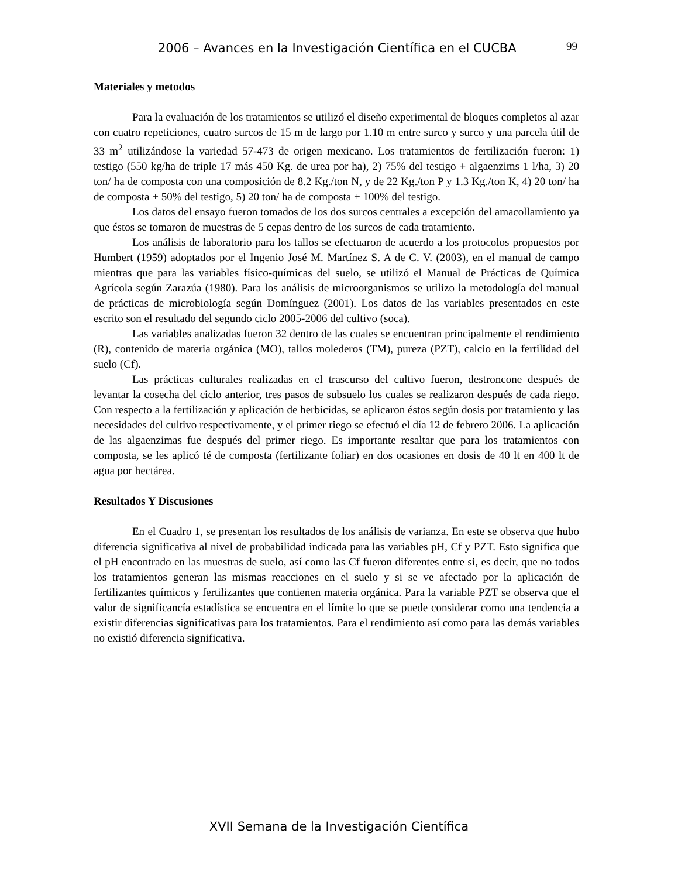2006 – Avances en la Investigación Científica en el CUCBA 99
Materiales y metodos
Para la evaluación de los tratamientos se utilizó el diseño experimental de bloques completos al azar con cuatro repeticiones, cuatro surcos de 15 m de largo por 1.10 m entre surco y surco y una parcela útil de 33 m<sup>2</sup> utilizándose la variedad 57-473 de origen mexicano. Los tratamientos de fertilización fueron: 1) testigo (550 kg/ha de triple 17 más 450 Kg. de urea por ha), 2) 75% del testigo + algaenzims 1 l/ha, 3) 20 ton/ ha de composta con una composición de 8.2 Kg./ton N, y de 22 Kg./ton P y 1.3 Kg./ton K, 4) 20 ton/ ha de composta + 50% del testigo, 5) 20 ton/ ha de composta + 100% del testigo.
Los datos del ensayo fueron tomados de los dos surcos centrales a excepción del amacollamiento ya que éstos se tomaron de muestras de 5 cepas dentro de los surcos de cada tratamiento.
Los análisis de laboratorio para los tallos se efectuaron de acuerdo a los protocolos propuestos por Humbert (1959) adoptados por el Ingenio José M. Martínez S. A de C. V. (2003), en el manual de campo mientras que para las variables físico-químicas del suelo, se utilizó el Manual de Prácticas de Química Agrícola según Zarazúa (1980). Para los análisis de microorganismos se utilizo la metodología del manual de prácticas de microbiología según Domínguez (2001). Los datos de las variables presentados en este escrito son el resultado del segundo ciclo 2005-2006 del cultivo (soca).
Las variables analizadas fueron 32 dentro de las cuales se encuentran principalmente el rendimiento (R), contenido de materia orgánica (MO), tallos molederos (TM), pureza (PZT), calcio en la fertilidad del suelo (Cf).
Las prácticas culturales realizadas en el trascurso del cultivo fueron, destroncone después de levantar la cosecha del ciclo anterior, tres pasos de subsuelo los cuales se realizaron después de cada riego. Con respecto a la fertilización y aplicación de herbicidas, se aplicaron éstos según dosis por tratamiento y las necesidades del cultivo respectivamente, y el primer riego se efectuó el día 12 de febrero 2006. La aplicación de las algaenzimas fue después del primer riego. Es importante resaltar que para los tratamientos con composta, se les aplicó té de composta (fertilizante foliar) en dos ocasiones en dosis de 40 lt en 400 lt de agua por hectárea.
Resultados Y Discusiones
En el Cuadro 1, se presentan los resultados de los análisis de varianza. En este se observa que hubo diferencia significativa al nivel de probabilidad indicada para las variables pH, Cf y PZT. Esto significa que el pH encontrado en las muestras de suelo, así como las Cf fueron diferentes entre si, es decir, que no todos los tratamientos generan las mismas reacciones en el suelo y si se ve afectado por la aplicación de fertilizantes químicos y fertilizantes que contienen materia orgánica. Para la variable PZT se observa que el valor de significancía estadística se encuentra en el límite lo que se puede considerar como una tendencia a existir diferencias significativas para los tratamientos. Para el rendimiento así como para las demás variables no existió diferencia significativa.
XVII Semana de la Investigación Científica